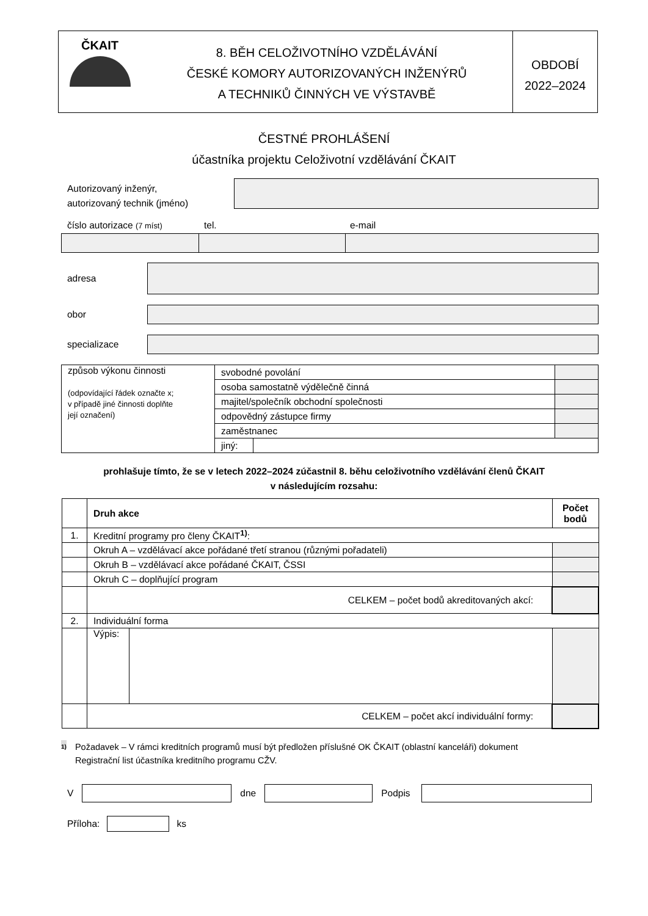ČKAIT
8. BĚH CELOŽIVOTNÍHO VZDĚLÁVÁNÍ
ČESKÉ KOMORY AUTORIZOVANÝCH INŽENÝRŮ
A TECHNIKŮ ČINNÝCH VE VÝSTAVBĚ
OBDOBÍ
2022–2024
ČESTNÉ PROHLÁŠENÍ
účastníka projektu Celoživotní vzdělávání ČKAIT
Autorizovaný inženýr,
autorizovaný technik (jméno)
číslo autorizace (7 míst) tel. e-mail
adresa
obor
specializace
| způsob výkonu činnosti (odpovídající řádek označte x; v případě jiné činnosti doplňte její označení) | svobodné povolání | | |
| | osoba samostatně výdělečně činná | | |
| | majitel/společník obchodní společnosti | | |
| | odpovědný zástupce firmy | | |
| | zaměstnanec | | |
| | jiný: | | |
prohlašuje tímto, že se v letech 2022–2024 zúčastnil 8. běhu celoživotního vzdělávání členů ČKAIT
v následujícím rozsahu:
| | Druh akce | | Počet bodů |
| --- | --- | --- | --- |
| 1. | Kreditní programy pro členy ČKAIT<sup>1)</sup>: | | |
| | Okruh A – vzdělávací akce pořádané třetí stranou (různými pořadateli) | | |
| | Okruh B – vzdělávací akce pořádané ČKAIT, ČSSI | | |
| | Okruh C – doplňující program | | |
| | CELKEM – počet bodů akreditovaných akcí: | | |
| 2. | Individuální forma | | |
| | Výpis: | | |
| | CELKEM – počet akcí individuální formy: | | |
<sup>1)</sup> Požadavek – V rámci kreditních programů musí být předložen příslušné OK ČKAIT (oblastní kanceláři) dokument
Registrační list účastníka kreditního programu CŽV.
V dne Podpis
Příloha: ks